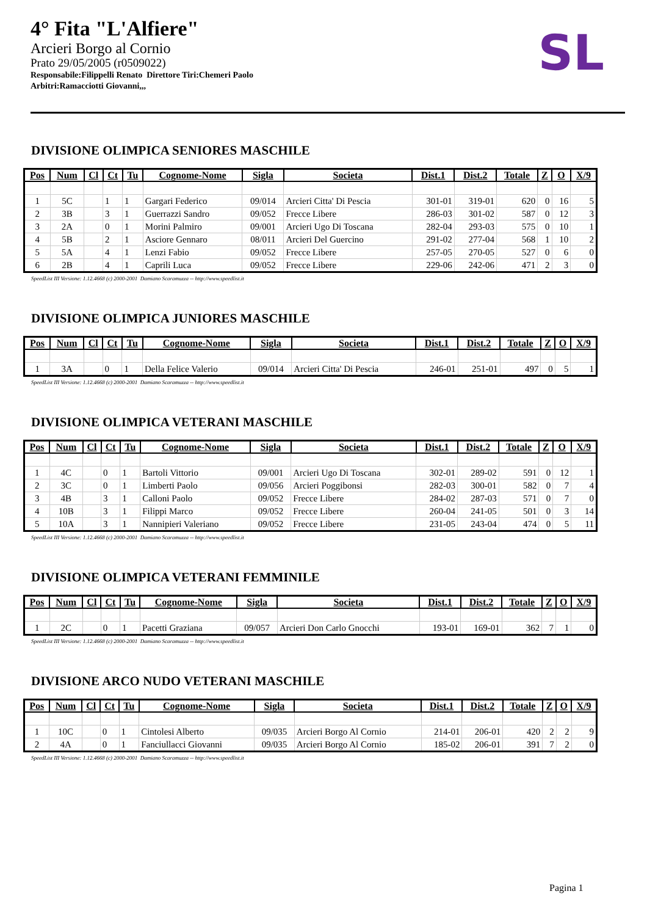4° Fita "L'Alfiere"
Arcieri Borgo al Cornio
Prato 29/05/2005 (r0509022)
Responsabile:Filippelli Renato Direttore Tiri:Chemeri Paolo
Arbitri:Ramacciotti Giovanni,,,
SL
DIVISIONE OLIMPICA SENIORES MASCHILE
| Pos | Num | Cl | Ct | Tu | Cognome-Nome | Sigla | Societa | Dist.1 | Dist.2 | Totale | Z | O | X/9 |
| --- | --- | --- | --- | --- | --- | --- | --- | --- | --- | --- | --- | --- | --- |
| 1 | 5C | | 1 | 1 | Gargari Federico | 09/014 | Arcieri Citta' Di Pescia | 301-01 | 319-01 | 620 | 0 | 16 | 5 |
| 2 | 3B | | 3 | 1 | Guerrazzi Sandro | 09/052 | Frecce Libere | 286-03 | 301-02 | 587 | 0 | 12 | 3 |
| 3 | 2A | | 0 | 1 | Morini Palmiro | 09/001 | Arcieri Ugo Di Toscana | 282-04 | 293-03 | 575 | 0 | 10 | 1 |
| 4 | 5B | | 2 | 1 | Asciore Gennaro | 08/011 | Arcieri Del Guercino | 291-02 | 277-04 | 568 | 1 | 10 | 2 |
| 5 | 5A | | 4 | 1 | Lenzi Fabio | 09/052 | Frecce Libere | 257-05 | 270-05 | 527 | 0 | 6 | 0 |
| 6 | 2B | | 4 | 1 | Caprili Luca | 09/052 | Frecce Libere | 229-06 | 242-06 | 471 | 2 | 3 | 0 |
SpeedList III Versione: 1.12.4668 (c) 2000-2001 Damiano Scaramuzza -- http://www.speedlist.it
DIVISIONE OLIMPICA JUNIORES MASCHILE
| Pos | Num | Cl | Ct | Tu | Cognome-Nome | Sigla | Societa | Dist.1 | Dist.2 | Totale | Z | O | X/9 |
| --- | --- | --- | --- | --- | --- | --- | --- | --- | --- | --- | --- | --- | --- |
| 1 | 3A | | 0 | 1 | Della Felice Valerio | 09/014 | Arcieri Citta' Di Pescia | 246-01 | 251-01 | 497 | 0 | 5 | 1 |
SpeedList III Versione: 1.12.4668 (c) 2000-2001 Damiano Scaramuzza -- http://www.speedlist.it
DIVISIONE OLIMPICA VETERANI MASCHILE
| Pos | Num | Cl | Ct | Tu | Cognome-Nome | Sigla | Societa | Dist.1 | Dist.2 | Totale | Z | O | X/9 |
| --- | --- | --- | --- | --- | --- | --- | --- | --- | --- | --- | --- | --- | --- |
| 1 | 4C | | 0 | 1 | Bartoli Vittorio | 09/001 | Arcieri Ugo Di Toscana | 302-01 | 289-02 | 591 | 0 | 12 | 1 |
| 2 | 3C | | 0 | 1 | Limberti Paolo | 09/056 | Arcieri Poggibonsi | 282-03 | 300-01 | 582 | 0 | 7 | 4 |
| 3 | 4B | | 3 | 1 | Calloni Paolo | 09/052 | Frecce Libere | 284-02 | 287-03 | 571 | 0 | 7 | 0 |
| 4 | 10B | | 3 | 1 | Filippi Marco | 09/052 | Frecce Libere | 260-04 | 241-05 | 501 | 0 | 3 | 14 |
| 5 | 10A | | 3 | 1 | Nannipieri Valeriano | 09/052 | Frecce Libere | 231-05 | 243-04 | 474 | 0 | 5 | 11 |
SpeedList III Versione: 1.12.4668 (c) 2000-2001 Damiano Scaramuzza -- http://www.speedlist.it
DIVISIONE OLIMPICA VETERANI FEMMINILE
| Pos | Num | Cl | Ct | Tu | Cognome-Nome | Sigla | Societa | Dist.1 | Dist.2 | Totale | Z | O | X/9 |
| --- | --- | --- | --- | --- | --- | --- | --- | --- | --- | --- | --- | --- | --- |
| 1 | 2C | | 0 | 1 | Pacetti Graziana | 09/057 | Arcieri Don Carlo Gnocchi | 193-01 | 169-01 | 362 | 7 | 1 | 0 |
SpeedList III Versione: 1.12.4668 (c) 2000-2001 Damiano Scaramuzza -- http://www.speedlist.it
DIVISIONE ARCO NUDO VETERANI MASCHILE
| Pos | Num | Cl | Ct | Tu | Cognome-Nome | Sigla | Societa | Dist.1 | Dist.2 | Totale | Z | O | X/9 |
| --- | --- | --- | --- | --- | --- | --- | --- | --- | --- | --- | --- | --- | --- |
| 1 | 10C | | 0 | 1 | Cintolesi Alberto | 09/035 | Arcieri Borgo Al Cornio | 214-01 | 206-01 | 420 | 2 | 2 | 9 |
| 2 | 4A | | 0 | 1 | Fanciullacci Giovanni | 09/035 | Arcieri Borgo Al Cornio | 185-02 | 206-01 | 391 | 7 | 2 | 0 |
SpeedList III Versione: 1.12.4668 (c) 2000-2001 Damiano Scaramuzza -- http://www.speedlist.it
Pagina 1